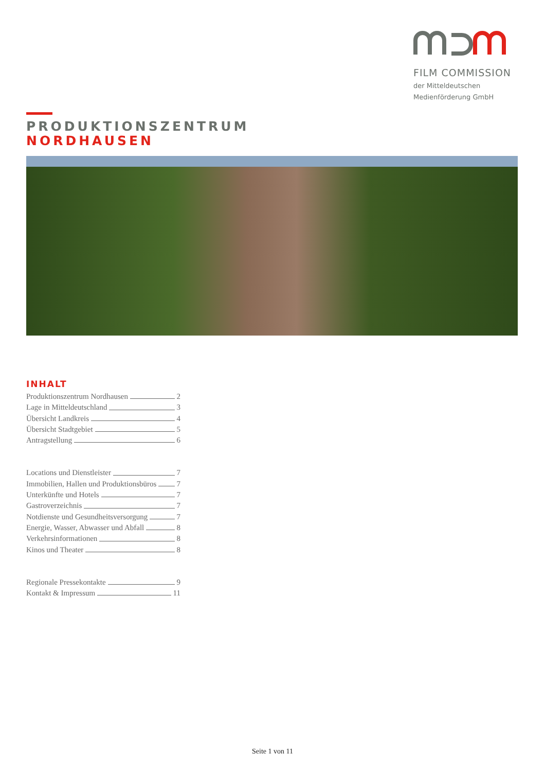FILM COMMISSION
der Mitteldeutschen
Medienförderung GmbH
PRODUKTIONSZENTRUM
NORDHAUSEN
INHALT
Produktionszentrum Nordhausen 2
Lage in Mitteldeutschland 3
Übersicht Landkreis 4
Übersicht Stadtgebiet 5
Antragstellung 6
Locations und Dienstleister 7
Immobilien, Hallen und Produktionsbüros 7
Unterkünfte und Hotels 7
Gastroverzeichnis 7
Notdienste und Gesundheitsversorgung 7
Energie, Wasser, Abwasser und Abfall 8
Verkehrsinformationen 8
Kinos und Theater 8
Regionale Pressekontakte 9
Kontakt & Impressum 11
Seite 1 von 11